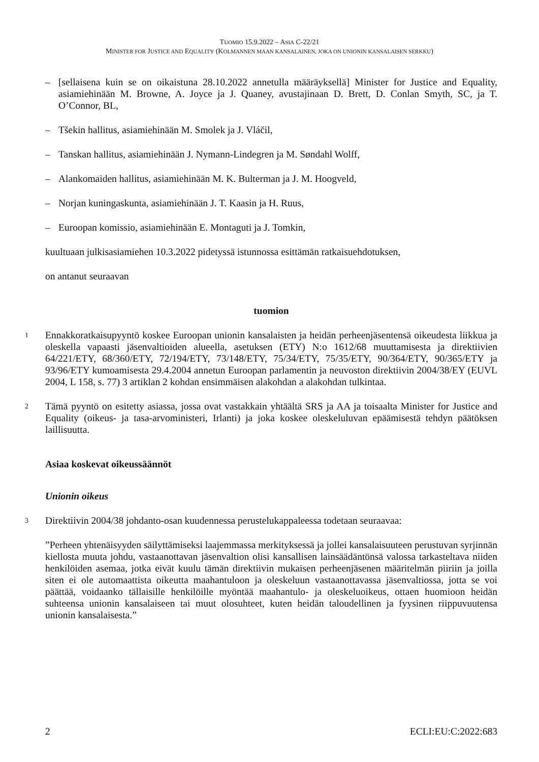TUOMIO 15.9.2022 – ASIA C-22/21
MINISTER FOR JUSTICE AND EQUALITY (KOLMANNEN MAAN KANSALAINEN, JOKA ON UNIONIN KANSALAISEN SERKKU)
– [sellaisena kuin se on oikaistuna 28.10.2022 annetulla määräyksellä] Minister for Justice and Equality, asiamiehinään M. Browne, A. Joyce ja J. Quaney, avustajinaan D. Brett, D. Conlan Smyth, SC, ja T. O’Connor, BL,
– Tšekin hallitus, asiamiehinään M. Smolek ja J. Vláčil,
– Tanskan hallitus, asiamiehinään J. Nymann-Lindegren ja M. Søndahl Wolff,
– Alankomaiden hallitus, asiamiehinään M. K. Bulterman ja J. M. Hoogveld,
– Norjan kuningaskunta, asiamiehinään J. T. Kaasin ja H. Ruus,
– Euroopan komissio, asiamiehinään E. Montaguti ja J. Tomkin,
kuultuaan julkisasiamiehen 10.3.2022 pidetyssä istunnossa esittämän ratkaisuehdotuksen,
on antanut seuraavan
tuomion
1 Ennakkoratkaisupyyntö koskee Euroopan unionin kansalaisten ja heidän perheenjäsentensä oikeudesta liikkua ja oleskella vapaasti jäsenvaltioiden alueella, asetuksen (ETY) N:o 1612/68 muuttamisesta ja direktiivien 64/221/ETY, 68/360/ETY, 72/194/ETY, 73/148/ETY, 75/34/ETY, 75/35/ETY, 90/364/ETY, 90/365/ETY ja 93/96/ETY kumoamisesta 29.4.2004 annetun Euroopan parlamentin ja neuvoston direktiivin 2004/38/EY (EUVL 2004, L 158, s. 77) 3 artiklan 2 kohdan ensimmäisen alakohdan a alakohdan tulkintaa.
2 Tämä pyyntö on esitetty asiassa, jossa ovat vastakkain yhtäältä SRS ja AA ja toisaalta Minister for Justice and Equality (oikeus- ja tasa-arvoministeri, Irlanti) ja joka koskee oleskeluluvan epäämisestä tehdyn päätöksen laillisuutta.
Asiaa koskevat oikeussäännöt
Unionin oikeus
3 Direktiivin 2004/38 johdanto-osan kuudennessa perustelukappaleessa todetaan seuraavaa:
”Perheen yhtenäisyyden säilyttämiseksi laajemmassa merkityksessä ja jollei kansalaisuuteen perustuvan syrjinnän kiellosta muuta johdu, vastaanottavan jäsenvaltion olisi kansallisen lainsäädäntönsä valossa tarkasteltava niiden henkilöiden asemaa, jotka eivät kuulu tämän direktiivin mukaisen perheenjäsenen määritelmän piiriin ja joilla siten ei ole automaattista oikeutta maahantuloon ja oleskeluun vastaanottavassa jäsenvaltiossa, jotta se voi päättää, voidaanko tällaisille henkilöille myöntää maahantulo- ja oleskeluoikeus, ottaen huomioon heidän suhteensa unionin kansalaiseen tai muut olosuhteet, kuten heidän taloudellinen ja fyysinen riippuvuutensa unionin kansalaisesta.”
2 ECLI:EU:C:2022:683